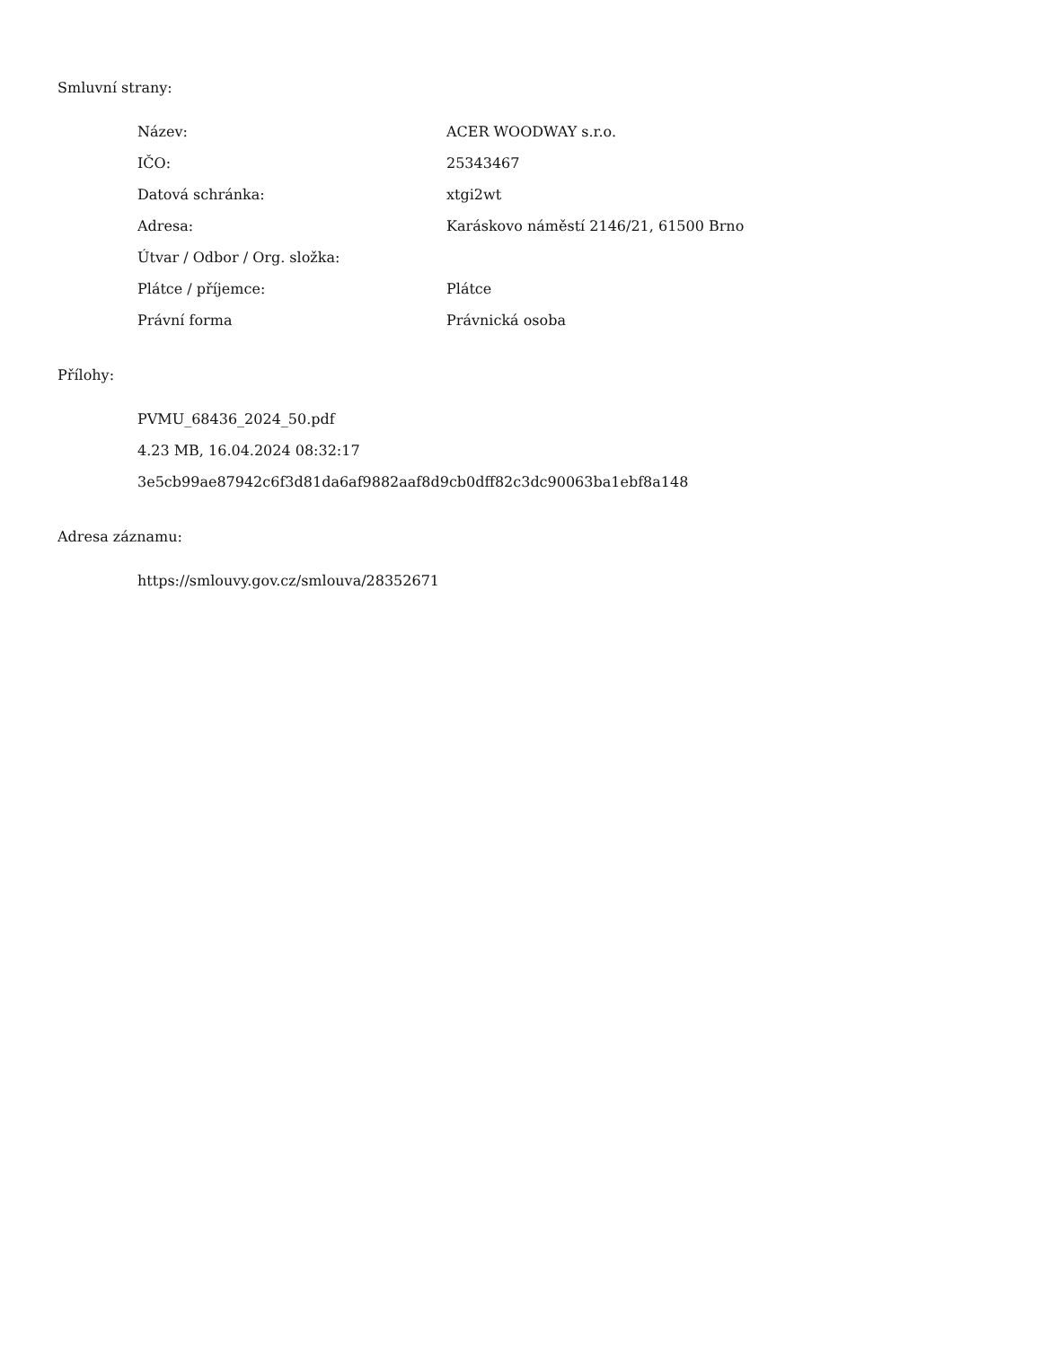Smluvní strany:
| Název: | ACER WOODWAY s.r.o. |
| IČO: | 25343467 |
| Datová schránka: | xtgi2wt |
| Adresa: | Karáskovo náměstí 2146/21, 61500 Brno |
| Útvar / Odbor / Org. složka: | |
| Plátce / příjemce: | Plátce |
| Právní forma | Právnická osoba |
Přílohy:
PVMU_68436_2024_50.pdf
4.23 MB, 16.04.2024 08:32:17
3e5cb99ae87942c6f3d81da6af9882aaf8d9cb0dff82c3dc90063ba1ebf8a148
Adresa záznamu:
https://smlouvy.gov.cz/smlouva/28352671